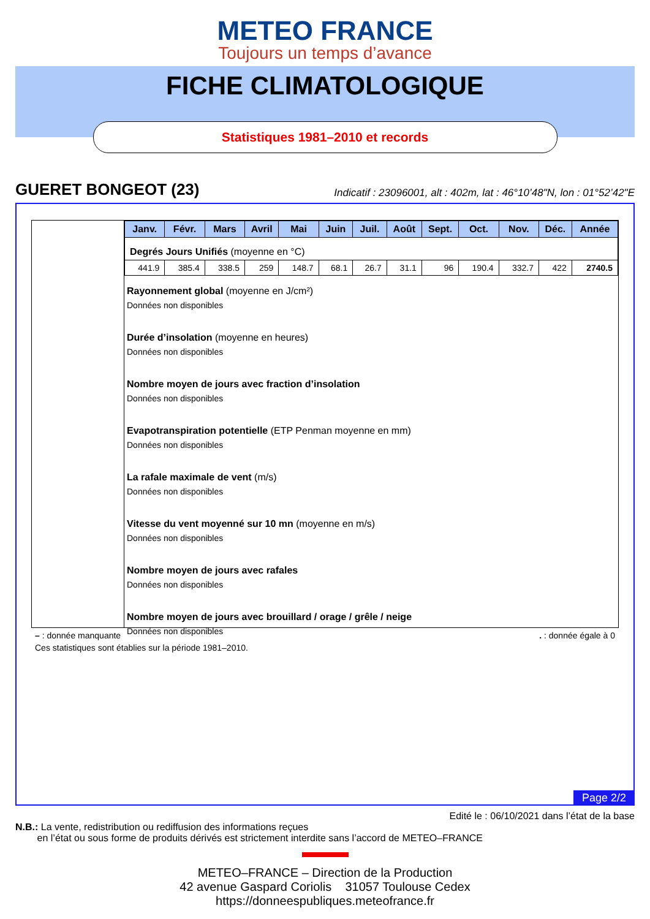METEO FRANCE
Toujours un temps d’avance
FICHE CLIMATOLOGIQUE
Statistiques 1981–2010 et records
GUERET BONGEOT (23) Indicatif : 23096001, alt : 402m, lat : 46°10’48"N, lon : 01°52’42"E
| Janv. | Févr. | Mars | Avril | Mai | Juin | Juil. | Août | Sept. | Oct. | Nov. | Déc. | Année |
| --- | --- | --- | --- | --- | --- | --- | --- | --- | --- | --- | --- | --- |
| Degrés Jours Unifiés (moyenne en °C) | | | | | | | | | | | | |
| 441.9 | 385.4 | 338.5 | 259 | 148.7 | 68.1 | 26.7 | 31.1 | 96 | 190.4 | 332.7 | 422 | 2740.5 |
Rayonnement global (moyenne en J/cm²)
Données non disponibles
Durée d’insolation (moyenne en heures)
Données non disponibles
Nombre moyen de jours avec fraction d’insolation
Données non disponibles
Evapotranspiration potentielle (ETP Penman moyenne en mm)
Données non disponibles
La rafale maximale de vent (m/s)
Données non disponibles
Vitesse du vent moyenné sur 10 mn (moyenne en m/s)
Données non disponibles
Nombre moyen de jours avec rafales
Données non disponibles
Nombre moyen de jours avec brouillard / orage / grêle / neige
Données non disponibles
– : donnée manquante. : donnée égale à 0
Ces statistiques sont établies sur la période 1981–2010.
Page 2/2
Edité le : 06/10/2021 dans l’état de la base
N.B.: La vente, redistribution ou rediffusion des informations reçues
en l’état ou sous forme de produits dérivés est strictement interdite sans l’accord de METEO–FRANCE
METEO–FRANCE – Direction de la Production
42 avenue Gaspard Coriolis 31057 Toulouse Cedex
https://donneespubliques.meteofrance.fr